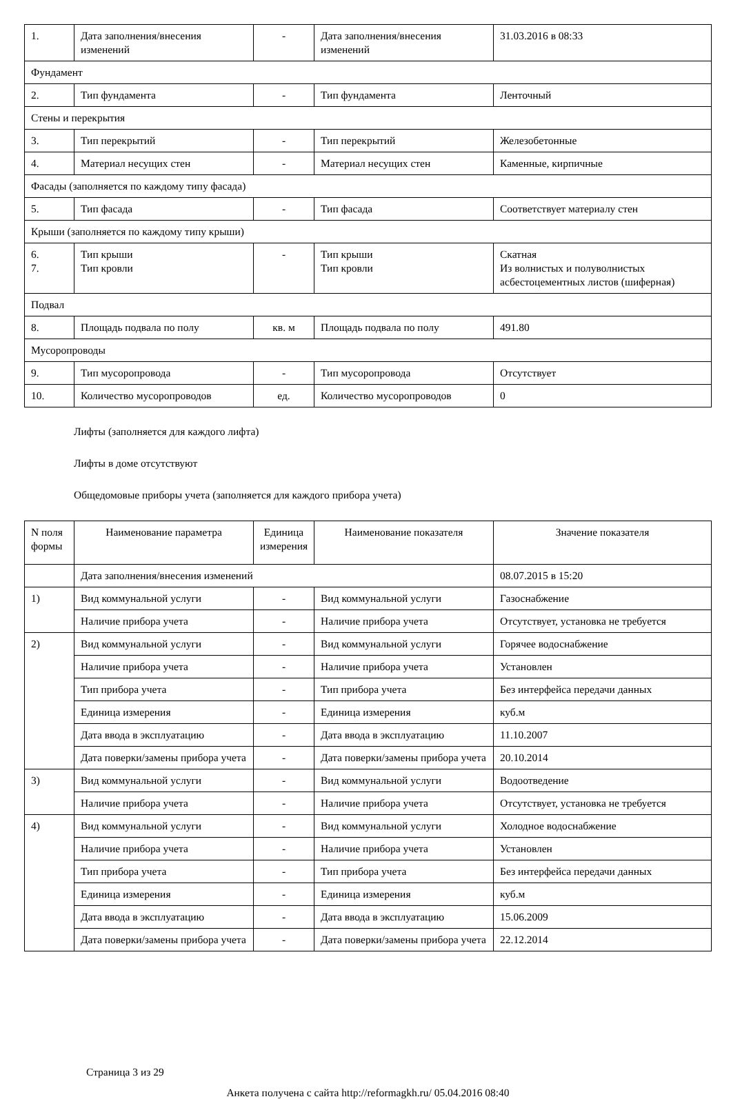| 1. | Дата заполнения/внесения изменений | - | Дата заполнения/внесения изменений | 31.03.2016 в 08:33 |
| Фундамент | | | | |
| 2. | Тип фундамента | - | Тип фундамента | Ленточный |
| Стены и перекрытия | | | | |
| 3. | Тип перекрытий | - | Тип перекрытий | Железобетонные |
| 4. | Материал несущих стен | - | Материал несущих стен | Каменные, кирпичные |
| Фасады (заполняется по каждому типу фасада) | | | | |
| 5. | Тип фасада | - | Тип фасада | Соответствует материалу стен |
| Крыши (заполняется по каждому типу крыши) | | | | |
| 6. 7. | Тип крыши Тип кровли | - | Тип крыши Тип кровли | Скатная Из волнистых и полуволнистых асбестоцементных листов (шиферная) |
| Подвал | | | | |
| 8. | Площадь подвала по полу | кв. м | Площадь подвала по полу | 491.80 |
| Мусоропроводы | | | | |
| 9. | Тип мусоропровода | - | Тип мусоропровода | Отсутствует |
| 10. | Количество мусоропроводов | ед. | Количество мусоропроводов | 0 |
Лифты (заполняется для каждого лифта)
Лифты в доме отсутствуют
Общедомовые приборы учета (заполняется для каждого прибора учета)
| N поля формы | Наименование параметра | Единица измерения | Наименование показателя | Значение показателя |
| --- | --- | --- | --- | --- |
| | Дата заполнения/внесения изменений | | | 08.07.2015 в 15:20 |
| 1) | Вид коммунальной услуги | - | Вид коммунальной услуги | Газоснабжение |
| | Наличие прибора учета | - | Наличие прибора учета | Отсутствует, установка не требуется |
| 2) | Вид коммунальной услуги | - | Вид коммунальной услуги | Горячее водоснабжение |
| | Наличие прибора учета | - | Наличие прибора учета | Установлен |
| | Тип прибора учета | - | Тип прибора учета | Без интерфейса передачи данных |
| | Единица измерения | - | Единица измерения | куб.м |
| | Дата ввода в эксплуатацию | - | Дата ввода в эксплуатацию | 11.10.2007 |
| | Дата поверки/замены прибора учета | - | Дата поверки/замены прибора учета | 20.10.2014 |
| 3) | Вид коммунальной услуги | - | Вид коммунальной услуги | Водоотведение |
| | Наличие прибора учета | - | Наличие прибора учета | Отсутствует, установка не требуется |
| 4) | Вид коммунальной услуги | - | Вид коммунальной услуги | Холодное водоснабжение |
| | Наличие прибора учета | - | Наличие прибора учета | Установлен |
| | Тип прибора учета | - | Тип прибора учета | Без интерфейса передачи данных |
| | Единица измерения | - | Единица измерения | куб.м |
| | Дата ввода в эксплуатацию | - | Дата ввода в эксплуатацию | 15.06.2009 |
| | Дата поверки/замены прибора учета | - | Дата поверки/замены прибора учета | 22.12.2014 |
Страница 3 из 29
Анкета получена с сайта http://reformagkh.ru/ 05.04.2016 08:40